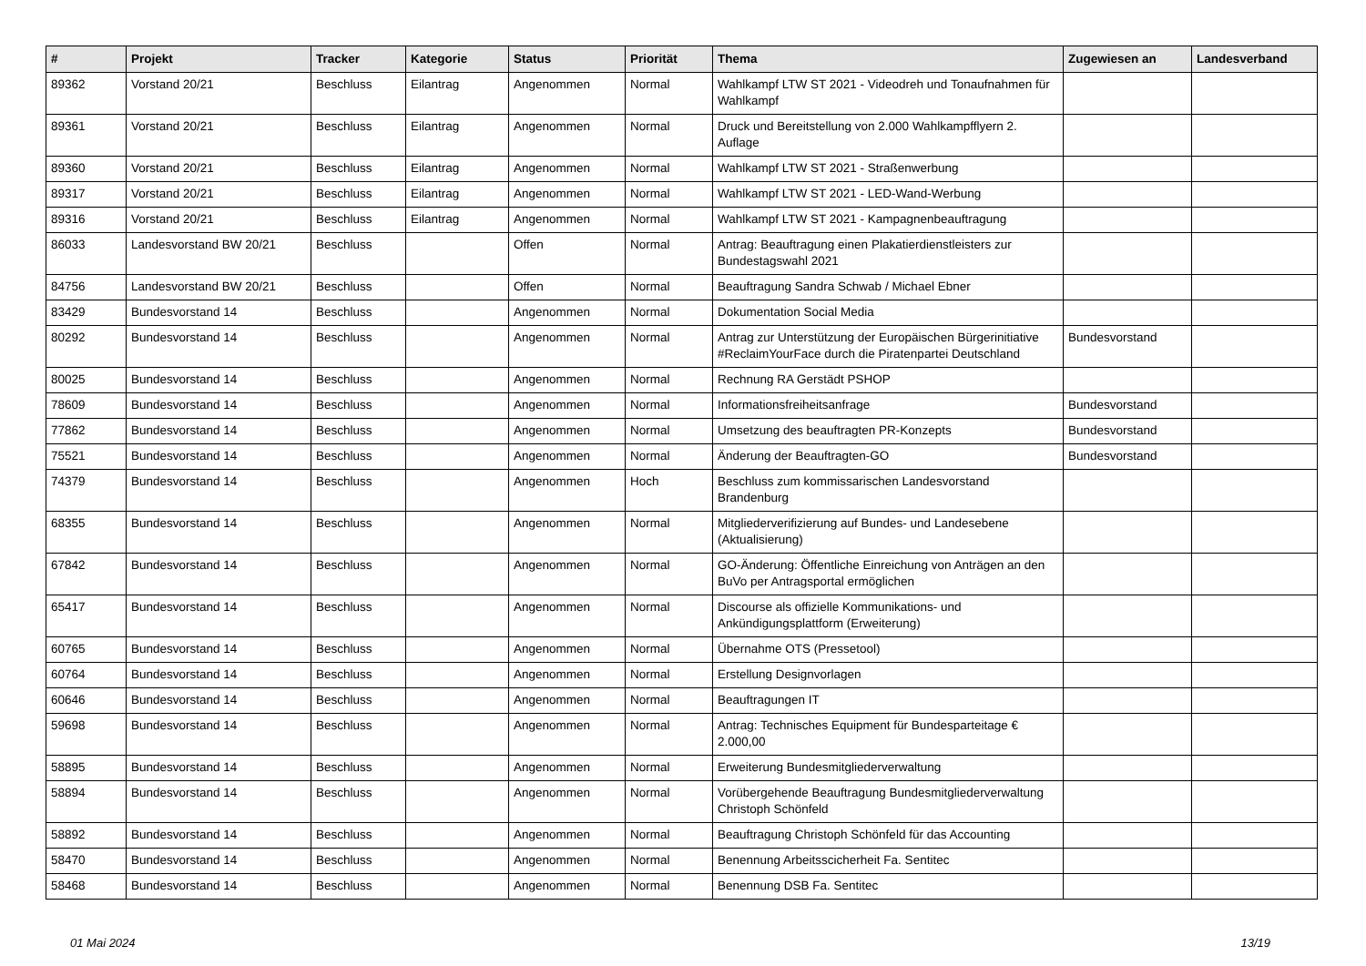| # | Projekt | Tracker | Kategorie | Status | Priorität | Thema | Zugewiesen an | Landesverband |
| --- | --- | --- | --- | --- | --- | --- | --- | --- |
| 89362 | Vorstand 20/21 | Beschluss | Eilantrag | Angenommen | Normal | Wahlkampf LTW ST 2021 - Videodreh und Tonaufnahmen für Wahlkampf | | |
| 89361 | Vorstand 20/21 | Beschluss | Eilantrag | Angenommen | Normal | Druck und Bereitstellung von 2.000 Wahlkampfflyern 2. Auflage | | |
| 89360 | Vorstand 20/21 | Beschluss | Eilantrag | Angenommen | Normal | Wahlkampf LTW ST 2021 - Straßenwerbung | | |
| 89317 | Vorstand 20/21 | Beschluss | Eilantrag | Angenommen | Normal | Wahlkampf LTW ST 2021 - LED-Wand-Werbung | | |
| 89316 | Vorstand 20/21 | Beschluss | Eilantrag | Angenommen | Normal | Wahlkampf LTW ST 2021 - Kampagnenbeauftragung | | |
| 86033 | Landesvorstand BW 20/21 | Beschluss | | Offen | Normal | Antrag: Beauftragung einen Plakatierdienstleisters zur Bundestagswahl 2021 | | |
| 84756 | Landesvorstand BW 20/21 | Beschluss | | Offen | Normal | Beauftragung Sandra Schwab / Michael Ebner | | |
| 83429 | Bundesvorstand 14 | Beschluss | | Angenommen | Normal | Dokumentation Social Media | | |
| 80292 | Bundesvorstand 14 | Beschluss | | Angenommen | Normal | Antrag zur Unterstützung der Europäischen Bürgerinitiative #ReclaimYourFace durch die Piratenpartei Deutschland | Bundesvorstand | |
| 80025 | Bundesvorstand 14 | Beschluss | | Angenommen | Normal | Rechnung RA Gerstädt PSHOP | | |
| 78609 | Bundesvorstand 14 | Beschluss | | Angenommen | Normal | Informationsfreiheitsanfrage | Bundesvorstand | |
| 77862 | Bundesvorstand 14 | Beschluss | | Angenommen | Normal | Umsetzung des beauftragten PR-Konzepts | Bundesvorstand | |
| 75521 | Bundesvorstand 14 | Beschluss | | Angenommen | Normal | Änderung der Beauftragten-GO | Bundesvorstand | |
| 74379 | Bundesvorstand 14 | Beschluss | | Angenommen | Hoch | Beschluss zum kommissarischen Landesvorstand Brandenburg | | |
| 68355 | Bundesvorstand 14 | Beschluss | | Angenommen | Normal | Mitgliederverifizierung auf Bundes- und Landesebene (Aktualisierung) | | |
| 67842 | Bundesvorstand 14 | Beschluss | | Angenommen | Normal | GO-Änderung: Öffentliche Einreichung von Anträgen an den BuVo per Antragsportal ermöglichen | | |
| 65417 | Bundesvorstand 14 | Beschluss | | Angenommen | Normal | Discourse als offizielle Kommunikations- und Ankündigungsplattform (Erweiterung) | | |
| 60765 | Bundesvorstand 14 | Beschluss | | Angenommen | Normal | Übernahme OTS (Pressetool) | | |
| 60764 | Bundesvorstand 14 | Beschluss | | Angenommen | Normal | Erstellung Designvorlagen | | |
| 60646 | Bundesvorstand 14 | Beschluss | | Angenommen | Normal | Beauftragungen IT | | |
| 59698 | Bundesvorstand 14 | Beschluss | | Angenommen | Normal | Antrag: Technisches Equipment für Bundesparteitage € 2.000,00 | | |
| 58895 | Bundesvorstand 14 | Beschluss | | Angenommen | Normal | Erweiterung Bundesmitgliederverwaltung | | |
| 58894 | Bundesvorstand 14 | Beschluss | | Angenommen | Normal | Vorübergehende Beauftragung Bundesmitgliederverwaltung Christoph Schönfeld | | |
| 58892 | Bundesvorstand 14 | Beschluss | | Angenommen | Normal | Beauftragung Christoph Schönfeld für das Accounting | | |
| 58470 | Bundesvorstand 14 | Beschluss | | Angenommen | Normal | Benennung Arbeitsscicherheit Fa. Sentitec | | |
| 58468 | Bundesvorstand 14 | Beschluss | | Angenommen | Normal | Benennung DSB Fa. Sentitec | | |
01 Mai 2024 13/19